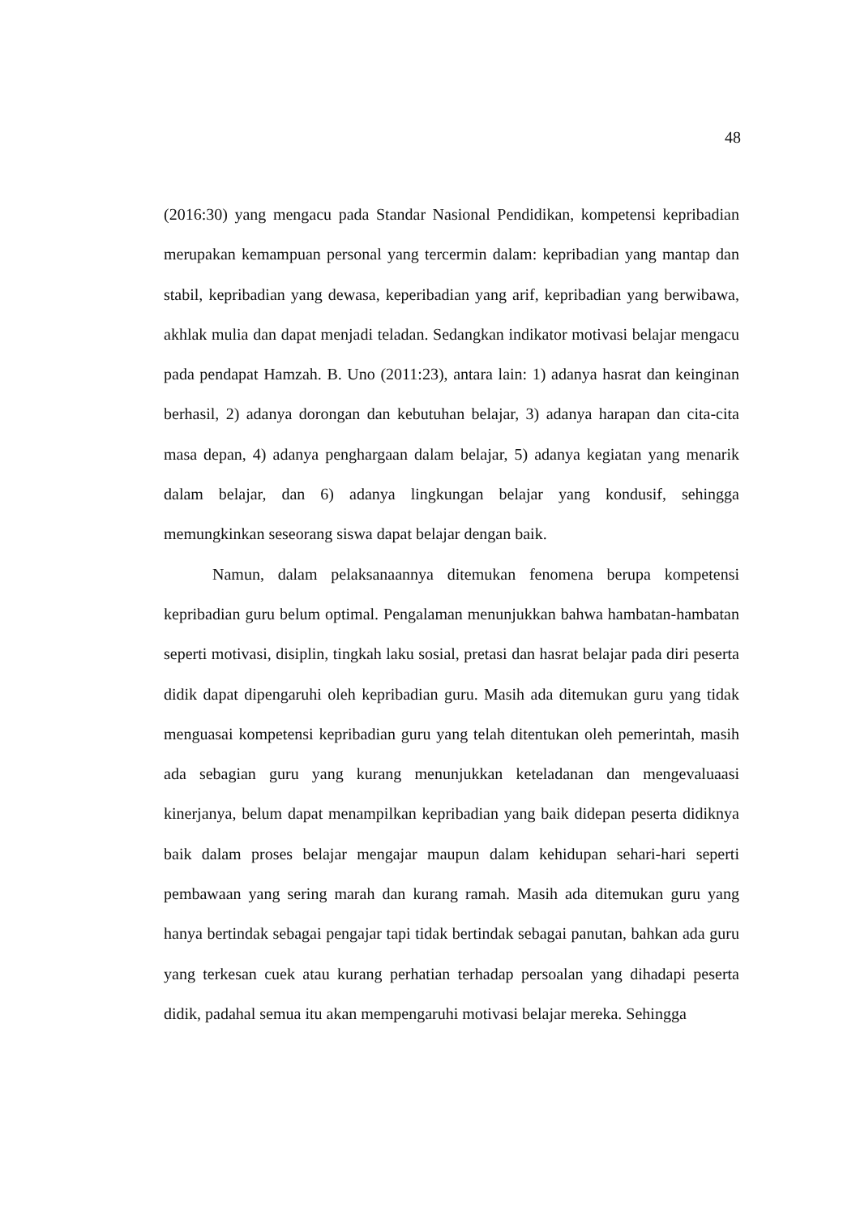48
(2016:30) yang mengacu pada Standar Nasional Pendidikan, kompetensi kepribadian merupakan kemampuan personal yang tercermin dalam: kepribadian yang mantap dan stabil, kepribadian yang dewasa, keperibadian yang arif, kepribadian yang berwibawa, akhlak mulia dan dapat menjadi teladan. Sedangkan indikator motivasi belajar mengacu pada pendapat Hamzah. B. Uno (2011:23), antara lain: 1) adanya hasrat dan keinginan berhasil, 2) adanya dorongan dan kebutuhan belajar, 3) adanya harapan dan cita-cita masa depan, 4) adanya penghargaan dalam belajar, 5) adanya kegiatan yang menarik dalam belajar, dan 6) adanya lingkungan belajar yang kondusif, sehingga memungkinkan seseorang siswa dapat belajar dengan baik.
Namun, dalam pelaksanaannya ditemukan fenomena berupa kompetensi kepribadian guru belum optimal. Pengalaman menunjukkan bahwa hambatan-hambatan seperti motivasi, disiplin, tingkah laku sosial, pretasi dan hasrat belajar pada diri peserta didik dapat dipengaruhi oleh kepribadian guru. Masih ada ditemukan guru yang tidak menguasai kompetensi kepribadian guru yang telah ditentukan oleh pemerintah, masih ada sebagian guru yang kurang menunjukkan keteladanan dan mengevaluaasi kinerjanya, belum dapat menampilkan kepribadian yang baik didepan peserta didiknya baik dalam proses belajar mengajar maupun dalam kehidupan sehari-hari seperti pembawaan yang sering marah dan kurang ramah. Masih ada ditemukan guru yang hanya bertindak sebagai pengajar tapi tidak bertindak sebagai panutan, bahkan ada guru yang terkesan cuek atau kurang perhatian terhadap persoalan yang dihadapi peserta didik, padahal semua itu akan mempengaruhi motivasi belajar mereka. Sehingga